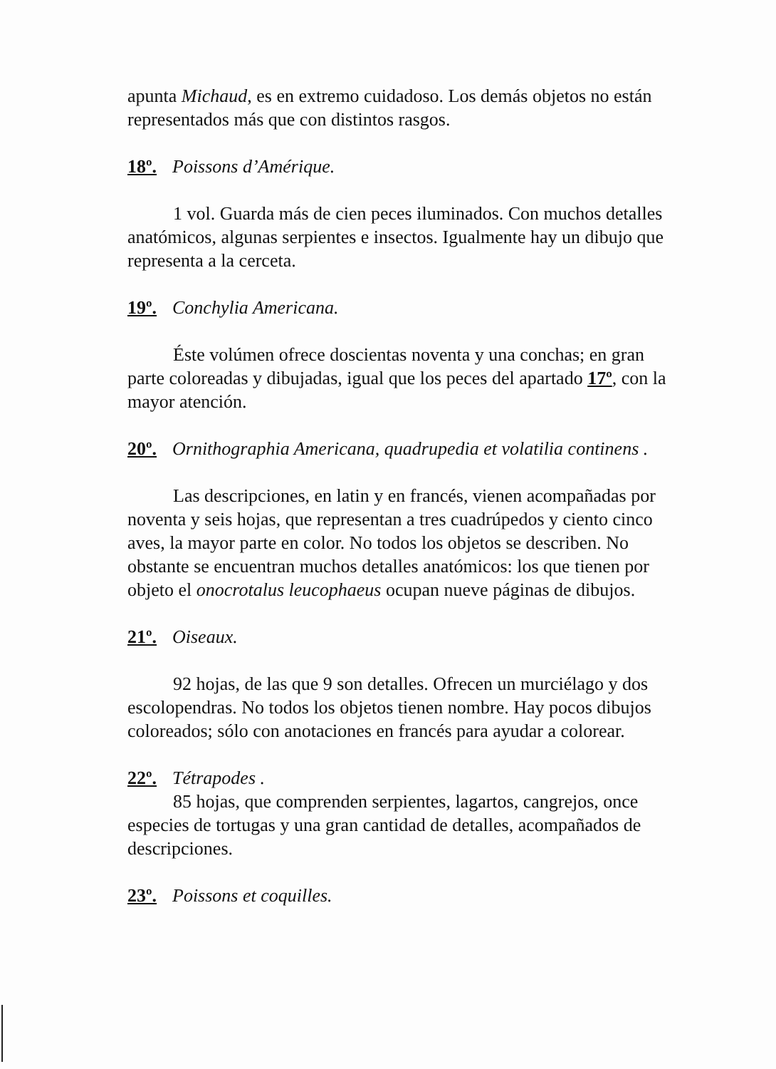apunta Michaud, es en extremo cuidadoso. Los demás objetos no están representados más que con distintos rasgos.
18º. Poissons d’Amérique.
1 vol. Guarda más de cien peces iluminados. Con muchos detalles anatómicos, algunas serpientes e insectos. Igualmente hay un dibujo que representa a la cerceta.
19º. Conchylia Americana.
Éste volúmen ofrece doscientas noventa y una conchas; en gran parte coloreadas y dibujadas, igual que los peces del apartado 17º, con la mayor atención.
20º. Ornithographia Americana, quadrupedia et volatilia continens .
Las descripciones, en latin y en francés, vienen acompañadas por noventa y seis hojas, que representan a tres cuadrúpedos y ciento cinco aves, la mayor parte en color. No todos los objetos se describen. No obstante se encuentran muchos detalles anatómicos: los que tienen por objeto el onocrotalus leucophaeus ocupan nueve páginas de dibujos.
21º. Oiseaux.
92 hojas, de las que 9 son detalles. Ofrecen un murciélago y dos escolopendras. No todos los objetos tienen nombre. Hay pocos dibujos coloreados; sólo con anotaciones en francés para ayudar a colorear.
22º. Tétrapodes .
85 hojas, que comprenden serpientes, lagartos, cangrejos, once especies de tortugas y una gran cantidad de detalles, acompañados de descripciones.
23º. Poissons et coquilles.